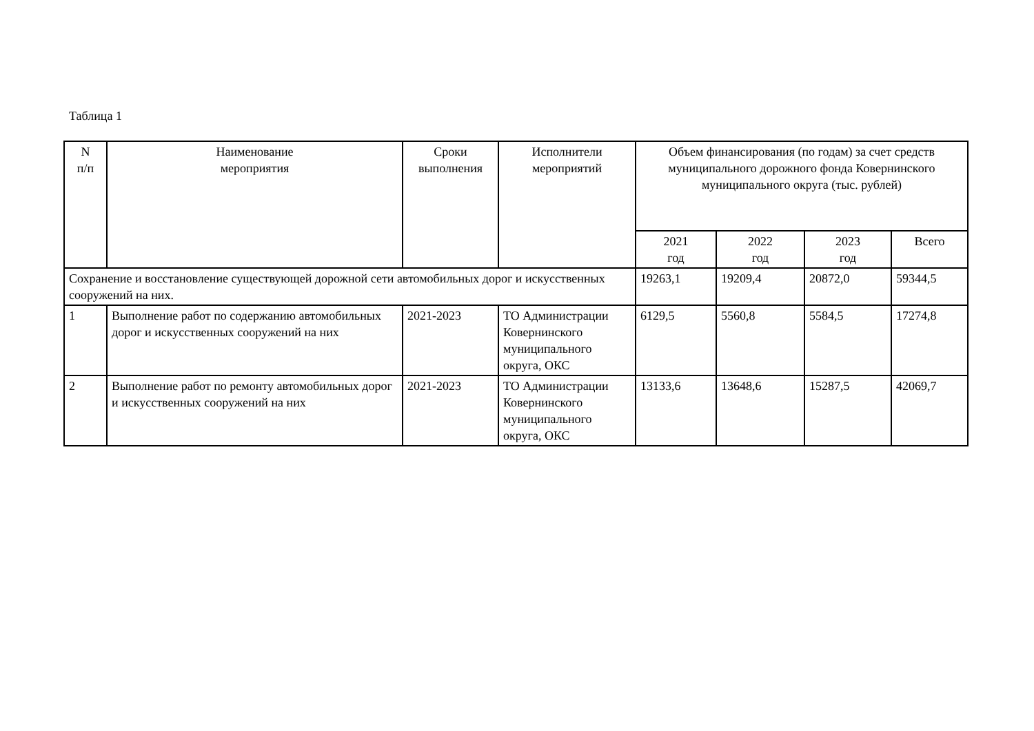Таблица 1
| N п/п | Наименование мероприятия | Сроки выполнения | Исполнители мероприятий | Объем финансирования (по годам) за счет средств муниципального дорожного фонда Ковернинского муниципального округа (тыс. рублей) | | | |
| --- | --- | --- | --- | --- | --- | --- | --- |
| | | | | 2021 год | 2022 год | 2023 год | Всего |
| Сохранение и восстановление существующей дорожной сети автомобильных дорог и искусственных сооружений на них. | | | | 19263,1 | 19209,4 | 20872,0 | 59344,5 |
| 1 | Выполнение работ по содержанию автомобильных дорог и искусственных сооружений на них | 2021-2023 | ТО Администрации Ковернинского муниципального округа, ОКС | 6129,5 | 5560,8 | 5584,5 | 17274,8 |
| 2 | Выполнение работ по ремонту автомобильных дорог и искусственных сооружений на них | 2021-2023 | ТО Администрации Ковернинского муниципального округа, ОКС | 13133,6 | 13648,6 | 15287,5 | 42069,7 |